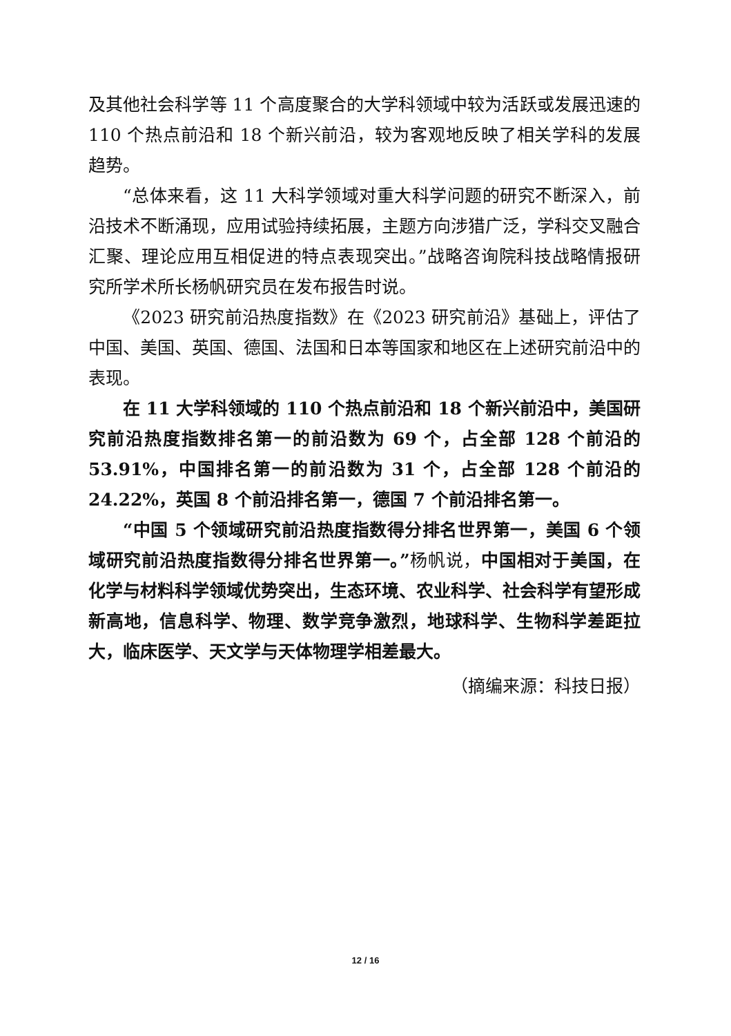及其他社会科学等 11 个高度聚合的大学科领域中较为活跃或发展迅速的 110 个热点前沿和 18 个新兴前沿，较为客观地反映了相关学科的发展趋势。
“总体来看，这 11 大科学领域对重大科学问题的研究不断深入，前沿技术不断涌现，应用试验持续拓展，主题方向涉猎广泛，学科交叉融合汇聚、理论应用互相促进的特点表现突出。”战略咨询院科技战略情报研究所学术所长杨帆研究员在发布报告时说。
《2023 研究前沿热度指数》在《2023 研究前沿》基础上，评估了中国、美国、英国、德国、法国和日本等国家和地区在上述研究前沿中的表现。
在 11 大学科领域的 110 个热点前沿和 18 个新兴前沿中，美国研究前沿热度指数排名第一的前沿数为 69 个，占全部 128 个前沿的 53.91%，中国排名第一的前沿数为 31 个，占全部 128 个前沿的 24.22%，英国 8 个前沿排名第一，德国 7 个前沿排名第一。
“中国 5 个领域研究前沿热度指数得分排名世界第一，美国 6 个领域研究前沿热度指数得分排名世界第一。”杨帆说，中国相对于美国，在化学与材料科学领域优势突出，生态环境、农业科学、社会科学有望形成新高地，信息科学、物理、数学竞争激烈，地球科学、生物科学差距拉大，临床医学、天文学与天体物理学相差最大。
（摘编来源：科技日报）
12 / 16